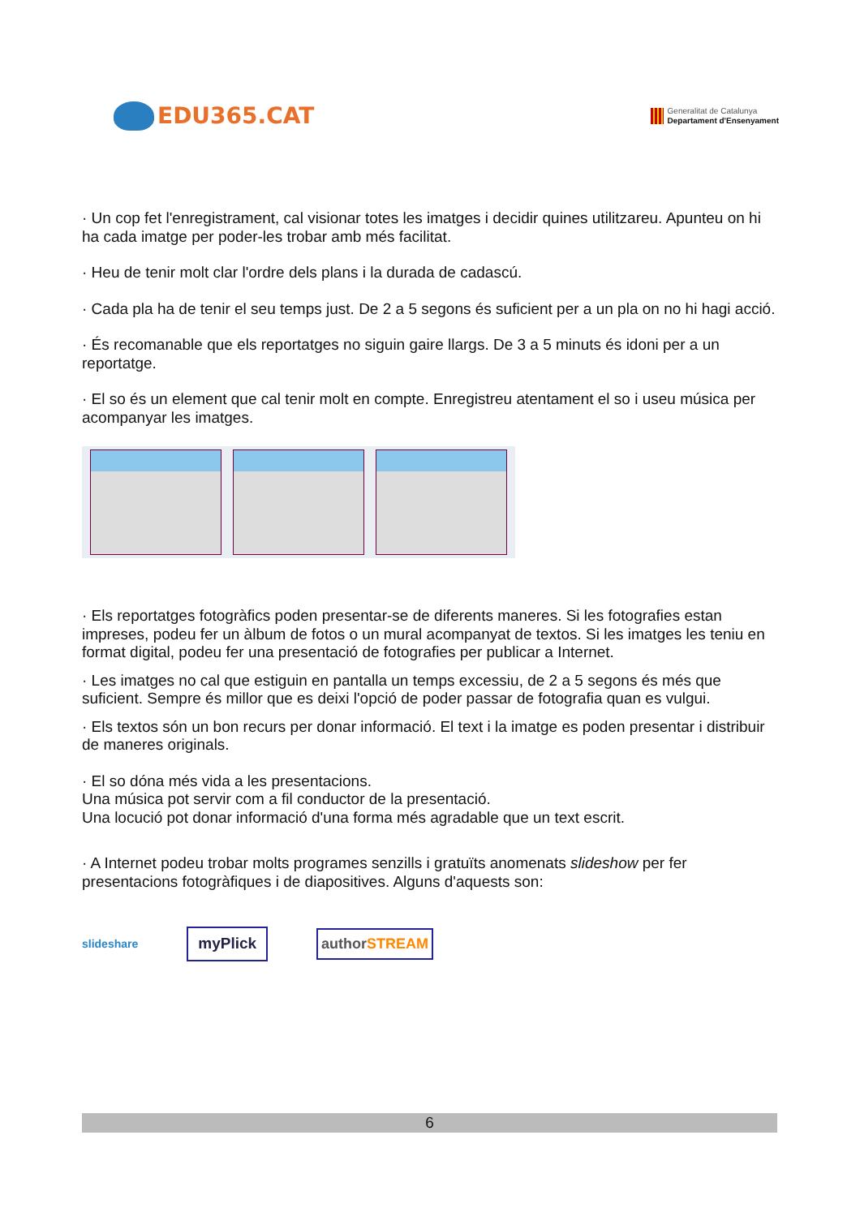EDU365.CAT
Generalitat de Catalunya
Departament d'Ensenyament
· Un cop fet l'enregistrament, cal visionar totes les imatges i decidir quines utilitzareu. Apunteu on hi ha cada imatge per poder-les trobar amb més facilitat.
· Heu de tenir molt clar l'ordre dels plans i la durada de cadascú.
· Cada pla ha de tenir el seu temps just. De 2 a 5 segons és suficient per a un pla on no hi hagi acció.
· És recomanable que els reportatges no siguin gaire llargs. De 3 a 5 minuts és idoni per a un reportatge.
· El so és un element que cal tenir molt en compte. Enregistreu atentament el so i useu música per acompanyar les imatges.
· Els reportatges fotogràfics poden presentar-se de diferents maneres. Si les fotografies estan impreses, podeu fer un àlbum de fotos o un mural acompanyat de textos. Si les imatges les teniu en format digital, podeu fer una presentació de fotografies per publicar a Internet.
· Les imatges no cal que estiguin en pantalla un temps excessiu, de 2 a 5 segons és més que suficient. Sempre és millor que es deixi l'opció de poder passar de fotografia quan es vulgui.
· Els textos són un bon recurs per donar informació. El text i la imatge es poden presentar i distribuir de maneres originals.
· El so dóna més vida a les presentacions.
Una música pot servir com a fil conductor de la presentació.
Una locució pot donar informació d'una forma més agradable que un text escrit.
· A Internet podeu trobar molts programes senzills i gratuïts anomenats slideshow per fer presentacions fotogràfiques i de diapositives. Alguns d'aquests son:
slideshare myPlick authorSTREAM
6